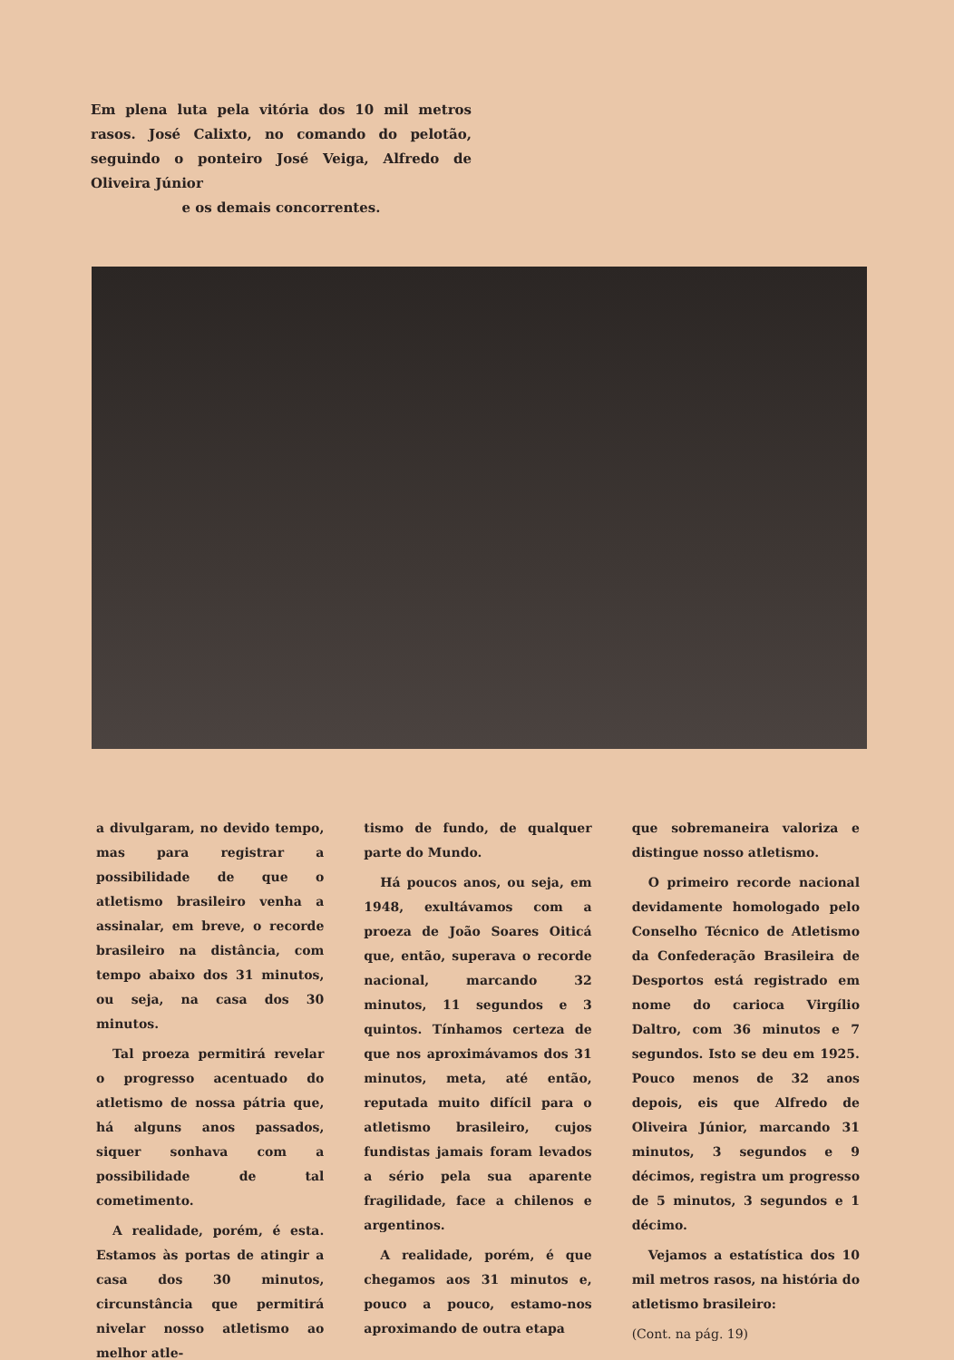Em plena luta pela vitória dos 10 mil metros rasos. José Calixto, no comando do pelotão, seguindo o ponteiro José Veiga, Alfredo de Oliveira Júnior
e os demais concorrentes.
a divulgaram, no devido tempo, mas para registrar a possibilidade de que o atletismo brasileiro venha a assinalar, em breve, o recorde brasileiro na distância, com tempo abaixo dos 31 minutos, ou seja, na casa dos 30 minutos.
Tal proeza permitirá revelar o progresso acentuado do atletismo de nossa pátria que, há alguns anos passados, siquer sonhava com a possibilidade de tal cometimento.
A realidade, porém, é esta. Estamos às portas de atingir a casa dos 30 minutos, circunstância que permitirá nivelar nosso atletismo ao melhor atle-
tismo de fundo, de qualquer parte do Mundo.
Há poucos anos, ou seja, em 1948, exultávamos com a proeza de João Soares Oiticá que, então, superava o recorde nacional, marcando 32 minutos, 11 segundos e 3 quintos. Tínhamos certeza de que nos aproximávamos dos 31 minutos, meta, até então, reputada muito difícil para o atletismo brasileiro, cujos fundistas jamais foram levados a sério pela sua aparente fragilidade, face a chilenos e argentinos.
A realidade, porém, é que chegamos aos 31 minutos e, pouco a pouco, estamo-nos aproximando de outra etapa
que sobremaneira valoriza e distingue nosso atletismo.
O primeiro recorde nacional devidamente homologado pelo Conselho Técnico de Atletismo da Confederação Brasileira de Desportos está registrado em nome do carioca Virgílio Daltro, com 36 minutos e 7 segundos. Isto se deu em 1925. Pouco menos de 32 anos depois, eis que Alfredo de Oliveira Júnior, marcando 31 minutos, 3 segundos e 9 décimos, registra um progresso de 5 minutos, 3 segundos e 1 décimo.
Vejamos a estatística dos 10 mil metros rasos, na história do atletismo brasileiro:
(Cont. na pág. 19)